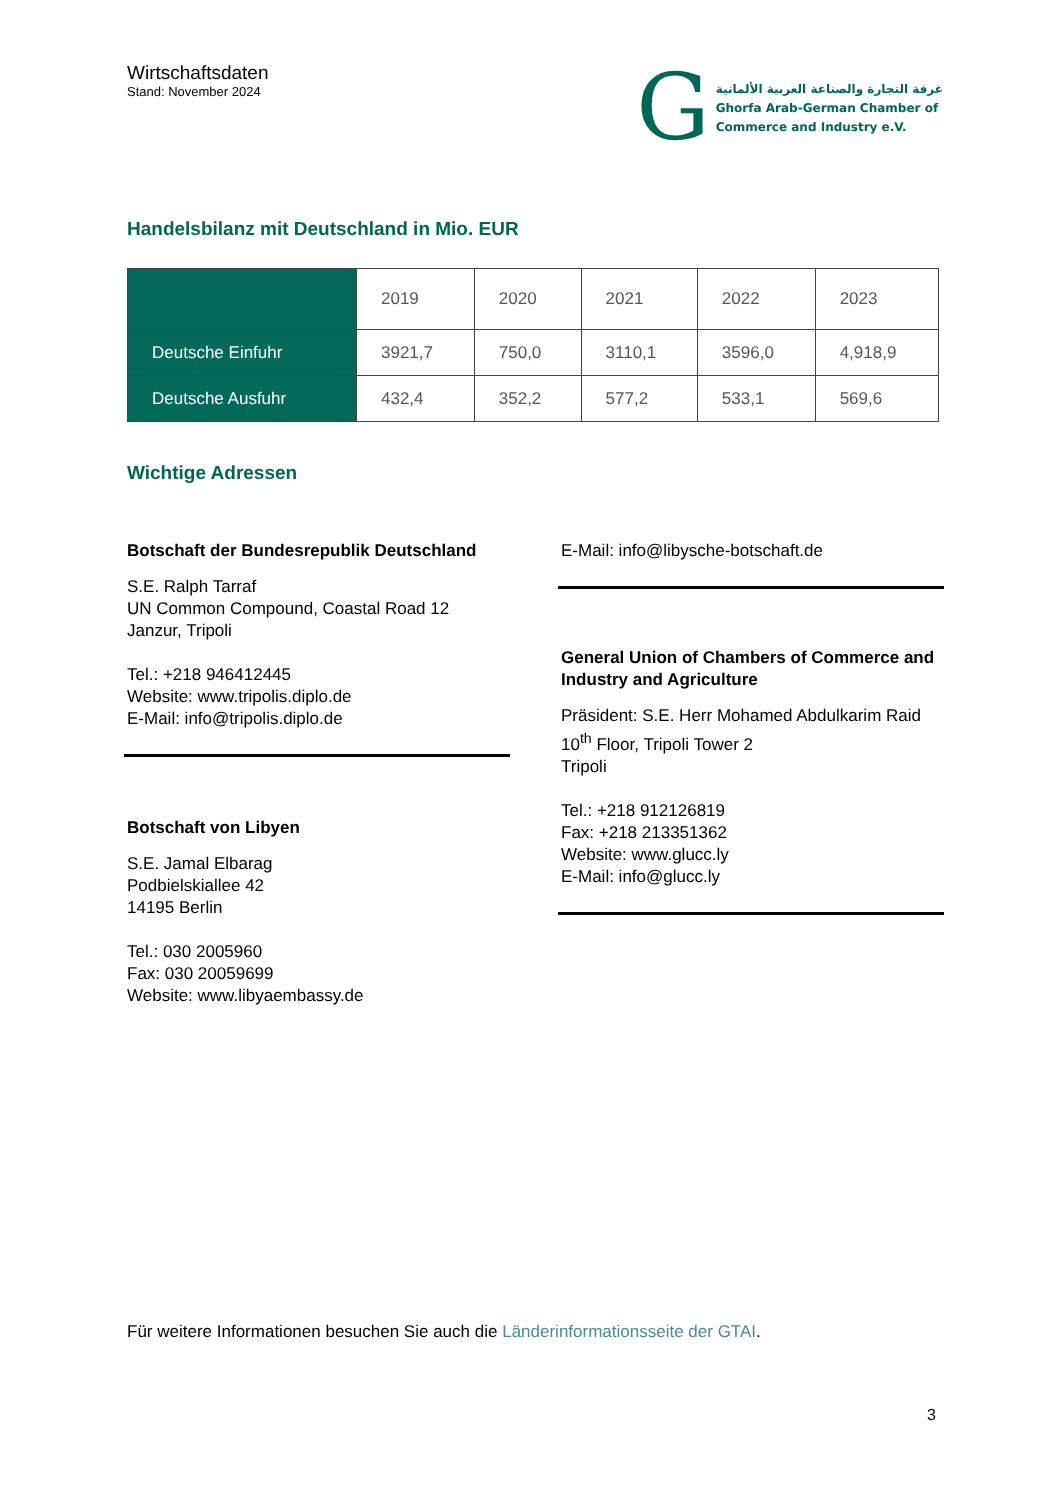Wirtschaftsdaten
Stand: November 2024
G
غرفة التجارة والصناعة العربية الألمانية
Ghorfa Arab-German Chamber of
Commerce and Industry e.V.
Handelsbilanz mit Deutschland in Mio. EUR
| | 2019 | 2020 | 2021 | 2022 | 2023 |
| --- | --- | --- | --- | --- | --- |
| Deutsche Einfuhr | 3921,7 | 750,0 | 3110,1 | 3596,0 | 4,918,9 |
| Deutsche Ausfuhr | 432,4 | 352,2 | 577,2 | 533,1 | 569,6 |
Wichtige Adressen
Botschaft der Bundesrepublik Deutschland
S.E. Ralph Tarraf
UN Common Compound, Coastal Road 12
Janzur, Tripoli
Tel.: +218 946412445
Website: www.tripolis.diplo.de
E-Mail: info@tripolis.diplo.de
Botschaft von Libyen
S.E. Jamal Elbarag
Podbielskiallee 42
14195 Berlin
Tel.: 030 2005960
Fax: 030 20059699
Website: www.libyaembassy.de
E-Mail: info@libysche-botschaft.de
General Union of Chambers of Commerce and Industry and Agriculture
Präsident: S.E. Herr Mohamed Abdulkarim Raid
10<sup>th</sup> Floor, Tripoli Tower 2
Tripoli
Tel.: +218 912126819
Fax: +218 213351362
Website: www.glucc.ly
E-Mail: info@glucc.ly
Für weitere Informationen besuchen Sie auch die Länderinformationsseite der GTAI.
3